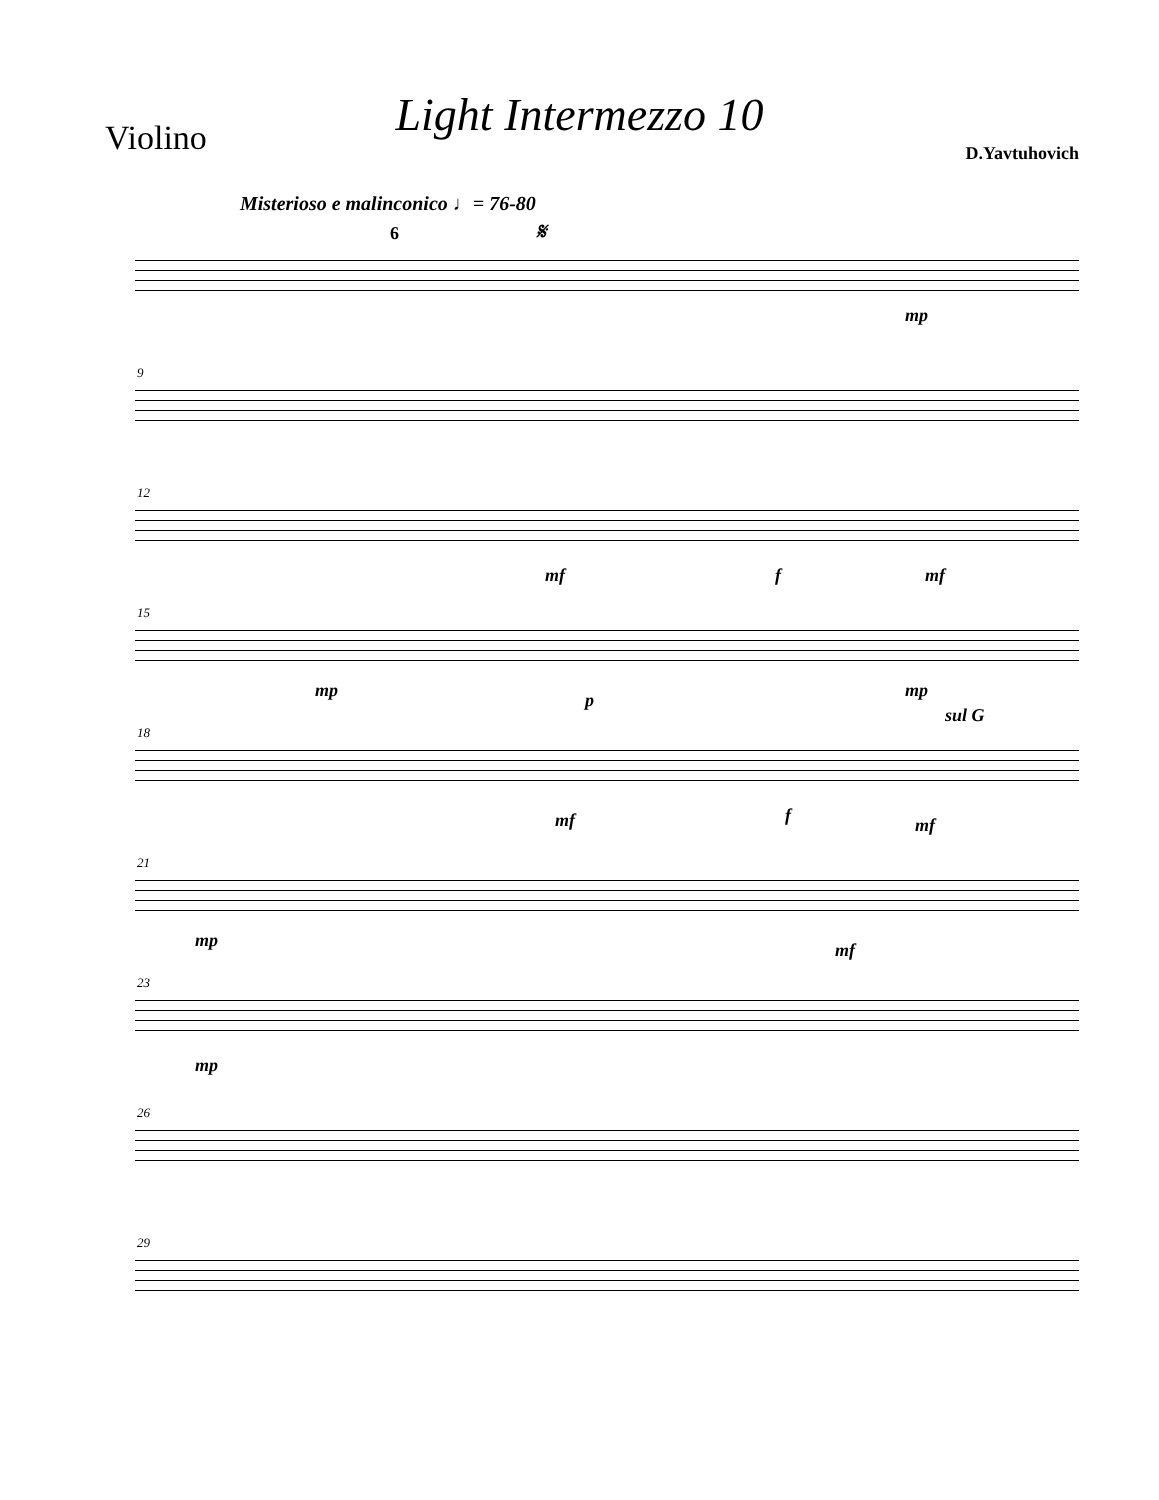Light Intermezzo 10
Violino
D.Yavtuhovich
Misterioso e malinconico ♩= 76-80
6 𝄋
mp
9
12
mf f mf
15
mp p mp
18
sul G
mf f mf
21
mp mf
23
mp
26
29